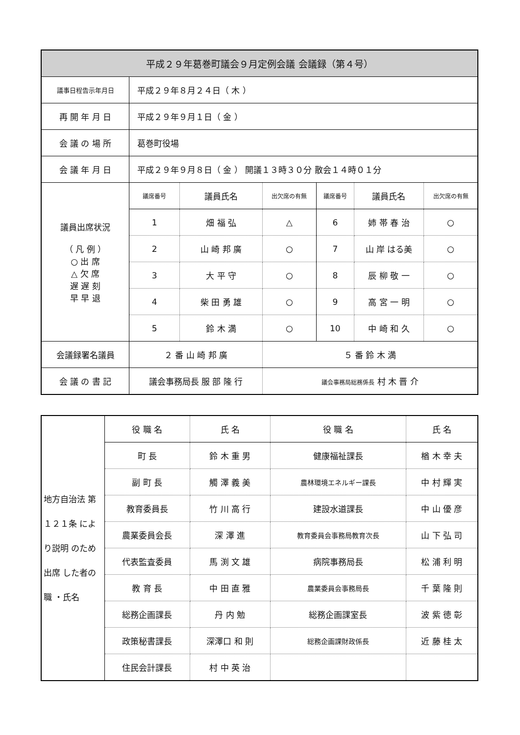| 平成２９年葛巻町議会９月定例会議 会議録（第４号） | | | | | | |
| --- | --- | --- | --- | --- | --- | --- |
| 議事日程告示年月日 | 平成２９年８月２４日（ 木 ） | | | | | |
| 再 開 年 月 日 | 平成２９年９月１日（ 金 ） | | | | | |
| 会 議 の 場 所 | 葛巻町役場 | | | | | |
| 会 議 年 月 日 | 平成２９年９月８日（ 金 ） 開議１３時３０分 散会１４時０１分 | | | | | |
| 議員出席状況 （ 凡 例 ） ○ 出 席 △ 欠 席 遅 遅 刻 早 早 退 | 議席番号 | 議員氏名 | 出欠席の有無 | 議席番号 | 議員氏名 | 出欠席の有無 |
| | 1 | 畑 福 弘 | △ | 6 | 姉 帯 春 治 | ○ |
| | 2 | 山 崎 邦 廣 | ○ | 7 | 山 岸 はる美 | ○ |
| | 3 | 大 平 守 | ○ | 8 | 辰 柳 敬 一 | ○ |
| | 4 | 柴 田 勇 雄 | ○ | 9 | 高 宮 一 明 | ○ |
| | 5 | 鈴 木 満 | ○ | 10 | 中 崎 和 久 | ○ |
| 会議録署名議員 | ２ 番 山 崎 邦 廣 | | ５ 番 鈴 木 満 | | | |
| 会 議 の 書 記 | 議会事務局長 服 部 隆 行 | | 議会事務局総務係長 村 木 晋 介 | | | |
| 地方自治法 第１２１条 により説明 のため出席 した者の職 ・氏名 | 役 職 名 | 氏 名 | 役 職 名 | 氏 名 |
| | 町 長 | 鈴 木 重 男 | 健康福祉課長 | 楢 木 幸 夫 |
| | 副 町 長 | 觸 澤 義 美 | 農林環境エネルギー課長 | 中 村 輝 実 |
| | 教育委員長 | 竹 川 高 行 | 建設水道課長 | 中 山 優 彦 |
| | 農業委員会長 | 深 澤 進 | 教育委員会事務局教育次長 | 山 下 弘 司 |
| | 代表監査委員 | 馬 渕 文 雄 | 病院事務局長 | 松 浦 利 明 |
| | 教 育 長 | 中 田 直 雅 | 農業委員会事務局長 | 千 葉 隆 則 |
| | 総務企画課長 | 丹 内 勉 | 総務企画課室長 | 波 紫 徳 彰 |
| | 政策秘書課長 | 深澤口 和 則 | 総務企画課財政係長 | 近 藤 桂 太 |
| | 住民会計課長 | 村 中 英 治 | | |